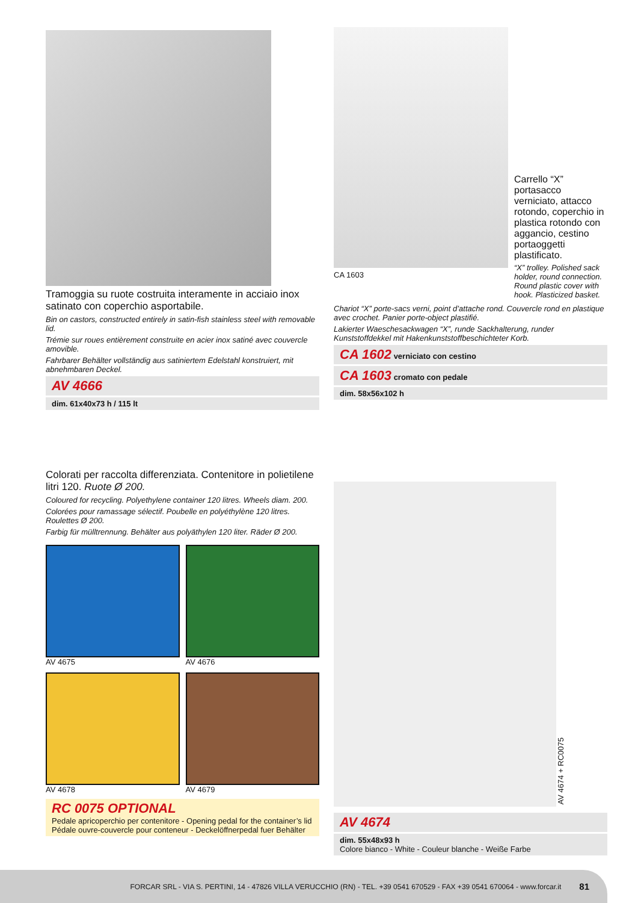Tramoggia su ruote costruita interamente in acciaio inox satinato con coperchio asportabile.
Bin on castors, constructed entirely in satin-fish stainless steel with removable lid.
Trémie sur roues entièrement construite en acier inox satiné avec couvercle amovible.
Fahrbarer Behälter vollständig aus satiniertem Edelstahl konstruiert, mit abnehmbaren Deckel.
AV 4666
dim. 61x40x73 h / 115 lt
CA 1603
Carrello “X” portasacco verniciato, attacco rotondo, coperchio in plastica rotondo con aggancio, cestino portaoggetti plastificato.
“X” trolley. Polished sack holder, round connection. Round plastic cover with hook. Plasticized basket.
Chariot “X” porte-sacs verni, point d’attache rond. Couvercle rond en plastique avec crochet. Panier porte-object plastifié.
Lakierter Waeschesackwagen “X”, runde Sackhalterung, runder Kunststoffdekkel mit Hakenkunststoffbeschichteter Korb.
CA 1602 verniciato con cestino
CA 1603 cromato con pedale
dim. 58x56x102 h
Colorati per raccolta differenziata. Contenitore in polietilene litri 120. Ruote Ø 200.
Coloured for recycling. Polyethylene container 120 litres. Wheels diam. 200.
Colorées pour ramassage sélectif. Poubelle en polyéthylène 120 litres. Roulettes Ø 200.
Farbig für mülltrennung. Behälter aus polyäthylen 120 liter. Räder Ø 200.
AV 4675
AV 4676
AV 4678
AV 4679
RC 0075 OPTIONAL
Pedale apricoperchio per contenitore - Opening pedal for the container’s lid
Pédale ouvre-couvercle pour conteneur - Deckelöffnerpedal fuer Behälter
AV 4674 + RC0075
AV 4674
dim. 55x48x93 h
Colore bianco - White - Couleur blanche - Weiße Farbe
FORCAR SRL - VIA S. PERTINI, 14 - 47826 VILLA VERUCCHIO (RN) - TEL. +39 0541 670529 - FAX +39 0541 670064 - www.forcar.it 81